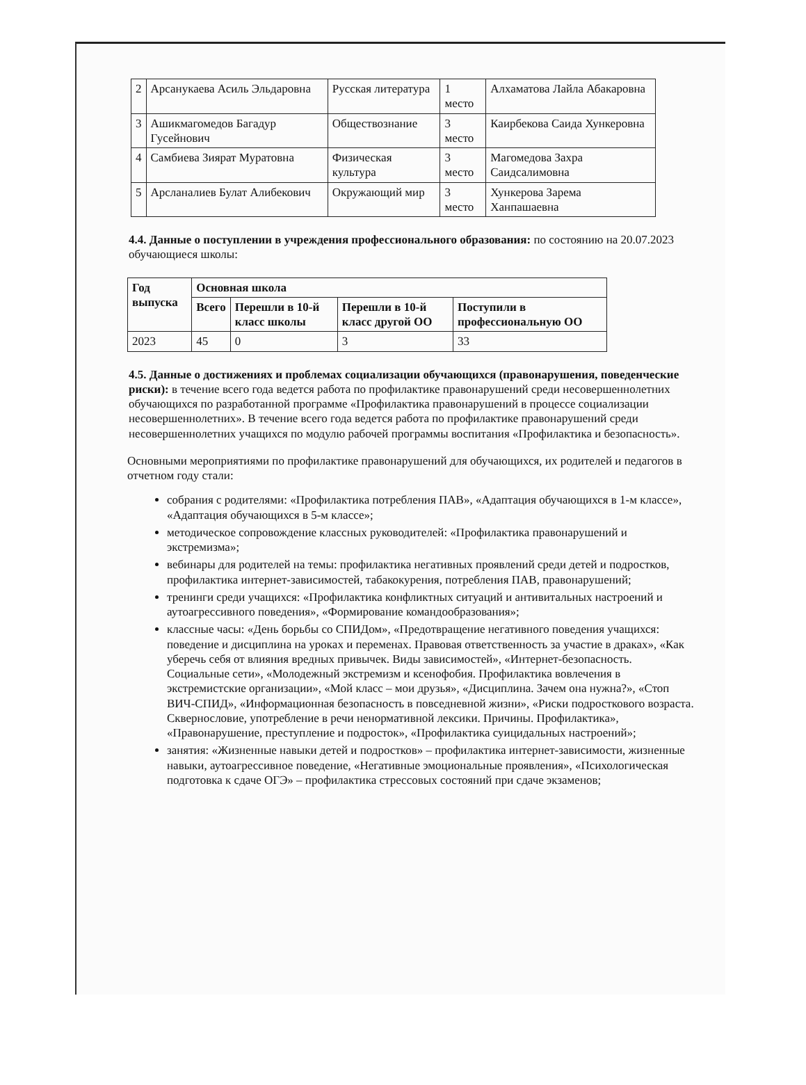| 2 | Арсанукаева Асиль Эльдаровна | Русская литература | 1 место | Алхаматова Лайла Абакаровна |
| 3 | Ашикмагомедов Багадур Гусейнович | Обществознание | 3 место | Каирбекова Саида Хункеровна |
| 4 | Самбиева Зиярат Муратовна | Физическая культура | 3 место | Магомедова Захра Саидсалимовна |
| 5 | Арсланалиев Булат Алибекович | Окружающий мир | 3 место | Хункерова Зарема Ханпашаевна |
4.4. Данные о поступлении в учреждения профессионального образования: по состоянию на 20.07.2023 обучающиеся школы:
| Год выпуска | Основная школа | | | |
| --- | --- | --- | --- | --- |
| | Всего | Перешли в 10-й класс школы | Перешли в 10-й класс другой ОО | Поступили в профессиональную ОО |
| 2023 | 45 | 0 | 3 | 33 |
4.5. Данные о достижениях и проблемах социализации обучающихся (правонарушения, поведенческие риски): в течение всего года ведется работа по профилактике правонарушений среди несовершеннолетних обучающихся по разработанной программе «Профилактика правонарушений в процессе социализации несовершеннолетних». В течение всего года ведется работа по профилактике правонарушений среди несовершеннолетних учащихся по модулю рабочей программы воспитания «Профилактика и безопасность».
Основными мероприятиями по профилактике правонарушений для обучающихся, их родителей и педагогов в отчетном году стали:
собрания с родителями: «Профилактика потребления ПАВ», «Адаптация обучающихся в 1-м классе», «Адаптация обучающихся в 5-м классе»;
методическое сопровождение классных руководителей: «Профилактика правонарушений и экстремизма»;
вебинары для родителей на темы: профилактика негативных проявлений среди детей и подростков, профилактика интернет-зависимостей, табакокурения, потребления ПАВ, правонарушений;
тренинги среди учащихся: «Профилактика конфликтных ситуаций и антивитальных настроений и аутоагрессивного поведения», «Формирование командообразования»;
классные часы: «День борьбы со СПИДом», «Предотвращение негативного поведения учащихся: поведение и дисциплина на уроках и переменах. Правовая ответственность за участие в драках», «Как уберечь себя от влияния вредных привычек. Виды зависимостей», «Интернет-безопасность. Социальные сети», «Молодежный экстремизм и ксенофобия. Профилактика вовлечения в экстремистские организации», «Мой класс – мои друзья», «Дисциплина. Зачем она нужна?», «Стоп ВИЧ-СПИД», «Информационная безопасность в повседневной жизни», «Риски подросткового возраста. Сквернословие, употребление в речи ненормативной лексики. Причины. Профилактика», «Правонарушение, преступление и подросток», «Профилактика суицидальных настроений»;
занятия: «Жизненные навыки детей и подростков» – профилактика интернет-зависимости, жизненные навыки, аутоагрессивное поведение, «Негативные эмоциональные проявления», «Психологическая подготовка к сдаче ОГЭ» – профилактика стрессовых состояний при сдаче экзаменов;